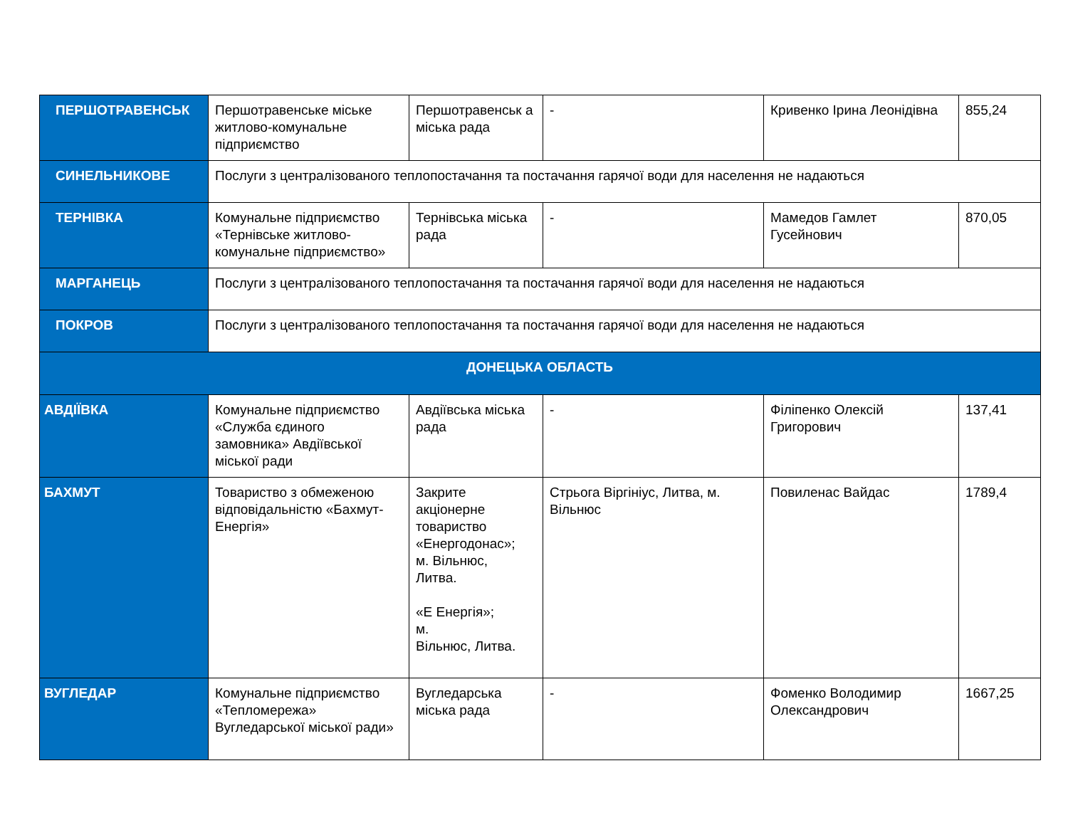| ПЕРШОТРАВЕНСЬК | Першотравенське міське житлово-комунальне підприємство | Першотравенськ а міська рада | - | Кривенко Ірина Леонідівна | 855,24 |
| СИНЕЛЬНИКОВЕ | Послуги з централізованого теплопостачання та постачання гарячої води для населення не надаються | | | | |
| ТЕРНІВКА | Комунальне підприємство «Тернівське житлово-комунальне підприємство» | Тернівська міська рада | - | Мамедов Гамлет Гусейнович | 870,05 |
| МАРГАНЕЦЬ | Послуги з централізованого теплопостачання та постачання гарячої води для населення не надаються | | | | |
| ПОКРОВ | Послуги з централізованого теплопостачання та постачання гарячої води для населення не надаються | | | | |
| ДОНЕЦЬКА ОБЛАСТЬ | | | | | |
| АВДІЇВКА | Комунальне підприємство «Служба єдиного замовника» Авдіївської міської ради | Авдіївська міська рада | - | Філіпенко Олексій Григорович | 137,41 |
| БАХМУТ | Товариство з обмеженою відповідальністю «Бахмут-Енергія» | Закрите акціонерне товариство «Енергодонас»; м. Вільнюс, Литва. «Е Енергія»; м. Вільнюс, Литва. | Стрьога Віргініус, Литва, м. Вільнюс | Повиленас Вайдас | 1789,4 |
| ВУГЛЕДАР | Комунальне підприємство «Тепломережа» Вугледарської міської ради» | Вугледарська міська рада | - | Фоменко Володимир Олександрович | 1667,25 |